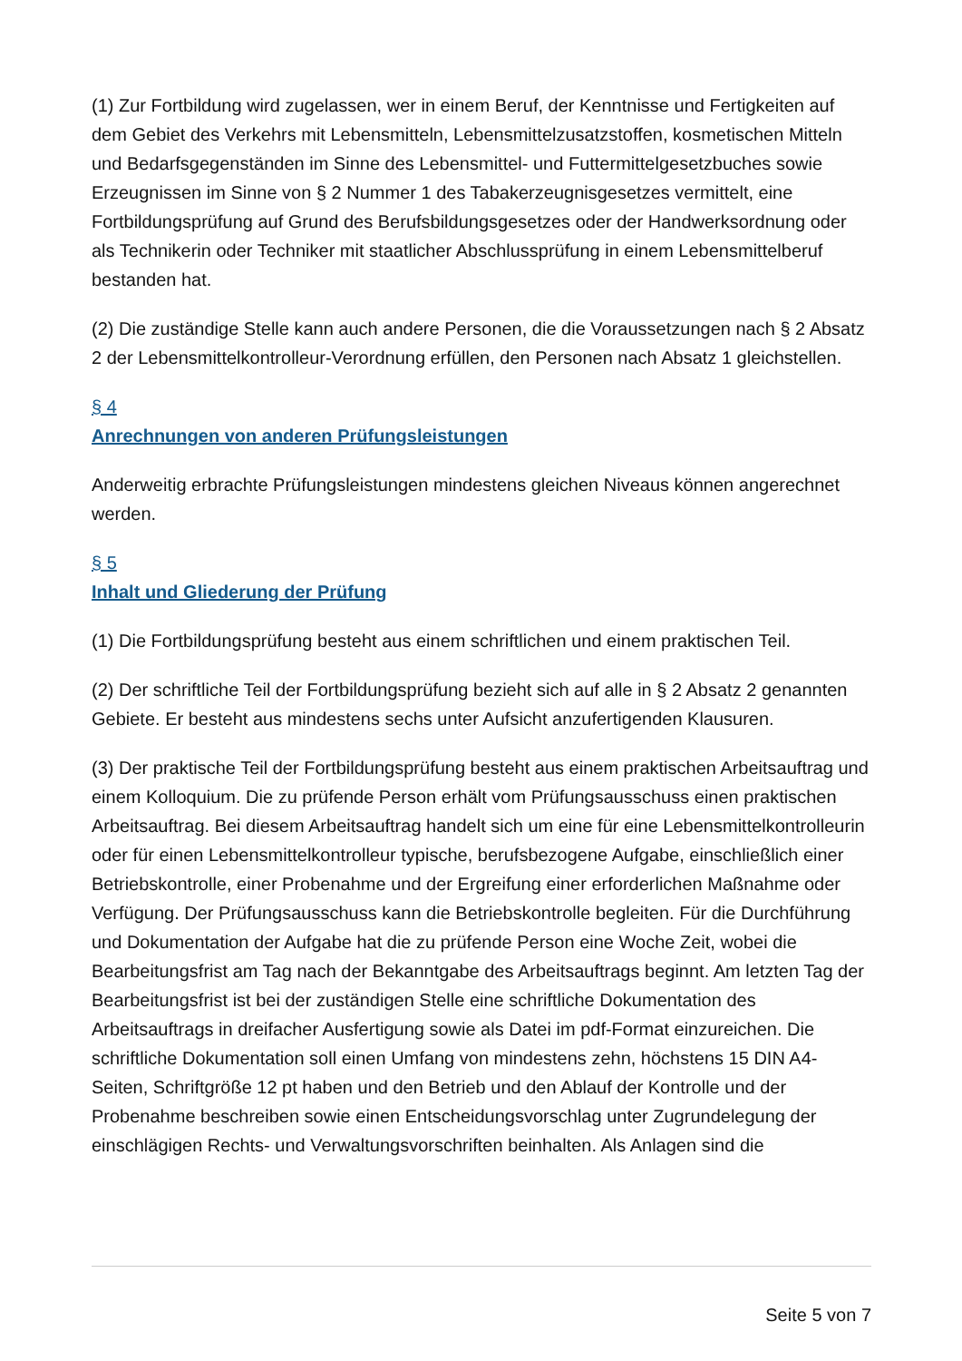(1) Zur Fortbildung wird zugelassen, wer in einem Beruf, der Kenntnisse und Fertigkeiten auf dem Gebiet des Verkehrs mit Lebensmitteln, Lebensmittelzusatzstoffen, kosmetischen Mitteln und Bedarfsgegenständen im Sinne des Lebensmittel- und Futtermittelgesetzbuches sowie Erzeugnissen im Sinne von § 2 Nummer 1 des Tabakerzeugnisgesetzes vermittelt, eine Fortbildungsprüfung auf Grund des Berufsbildungsgesetzes oder der Handwerksordnung oder als Technikerin oder Techniker mit staatlicher Abschlussprüfung in einem Lebensmittelberuf bestanden hat.
(2) Die zuständige Stelle kann auch andere Personen, die die Voraussetzungen nach § 2 Absatz 2 der Lebensmittelkontrolleur-Verordnung erfüllen, den Personen nach Absatz 1 gleichstellen.
§ 4
Anrechnungen von anderen Prüfungsleistungen
Anderweitig erbrachte Prüfungsleistungen mindestens gleichen Niveaus können angerechnet werden.
§ 5
Inhalt und Gliederung der Prüfung
(1) Die Fortbildungsprüfung besteht aus einem schriftlichen und einem praktischen Teil.
(2) Der schriftliche Teil der Fortbildungsprüfung bezieht sich auf alle in § 2 Absatz 2 genannten Gebiete. Er besteht aus mindestens sechs unter Aufsicht anzufertigenden Klausuren.
(3) Der praktische Teil der Fortbildungsprüfung besteht aus einem praktischen Arbeitsauftrag und einem Kolloquium. Die zu prüfende Person erhält vom Prüfungsausschuss einen praktischen Arbeitsauftrag. Bei diesem Arbeitsauftrag handelt sich um eine für eine Lebensmittelkontrolleurin oder für einen Lebensmittelkontrolleur typische, berufsbezogene Aufgabe, einschließlich einer Betriebskontrolle, einer Probenahme und der Ergreifung einer erforderlichen Maßnahme oder Verfügung. Der Prüfungsausschuss kann die Betriebskontrolle begleiten. Für die Durchführung und Dokumentation der Aufgabe hat die zu prüfende Person eine Woche Zeit, wobei die Bearbeitungsfrist am Tag nach der Bekanntgabe des Arbeitsauftrags beginnt. Am letzten Tag der Bearbeitungsfrist ist bei der zuständigen Stelle eine schriftliche Dokumentation des Arbeitsauftrags in dreifacher Ausfertigung sowie als Datei im pdf-Format einzureichen. Die schriftliche Dokumentation soll einen Umfang von mindestens zehn, höchstens 15 DIN A4-Seiten, Schriftgröße 12 pt haben und den Betrieb und den Ablauf der Kontrolle und der Probenahme beschreiben sowie einen Entscheidungsvorschlag unter Zugrundelegung der einschlägigen Rechts- und Verwaltungsvorschriften beinhalten. Als Anlagen sind die
Seite 5 von 7